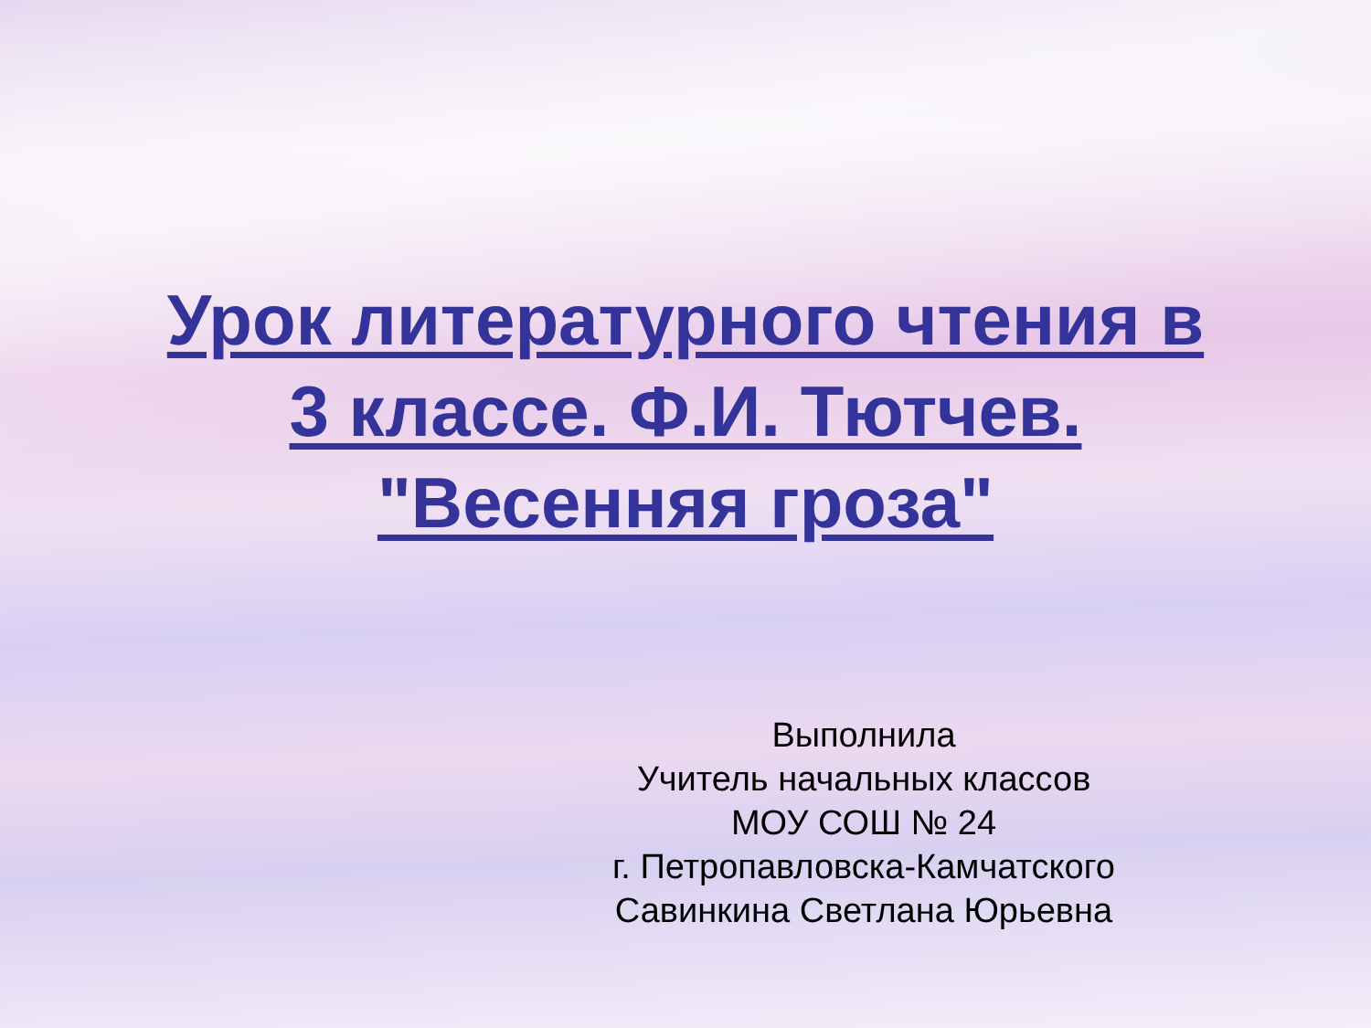Урок литературного чтения в
3 классе. Ф.И. Тютчев.
"Весенняя гроза"
Выполнила
Учитель начальных классов
МОУ СОШ № 24
г. Петропавловска-Камчатского
Савинкина Светлана Юрьевна